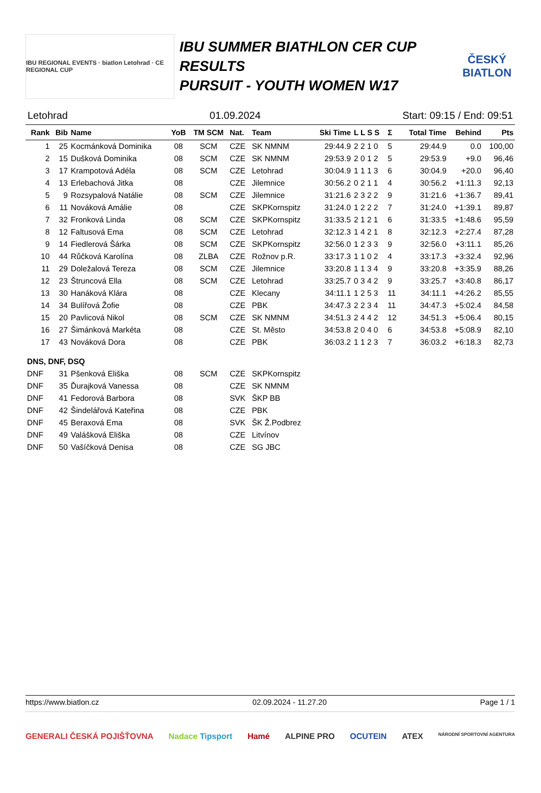IBU REGIONAL EVENTS · biatlon Letohrad · CE REGIONAL CUP
IBU SUMMER BIATHLON CER CUP
RESULTS
PURSUIT - YOUTH WOMEN W17
ČESKÝ BIATLON
Letohrad 01.09.2024 Start: 09:15 / End: 09:51
| Rank | Bib | Name | YoB | TM SCM | Nat. | Team | Ski Time | L L S S | Σ | Total Time | Behind | Pts |
| --- | --- | --- | --- | --- | --- | --- | --- | --- | --- | --- | --- | --- |
| 1 | 25 | Kocmánková Dominika | 08 | SCM | CZE | SK NMNM | 29:44.9 | 2 2 1 0 | 5 | 29:44.9 | 0.0 | 100,00 |
| 2 | 15 | Dušková Dominika | 08 | SCM | CZE | SK NMNM | 29:53.9 | 2 0 1 2 | 5 | 29:53.9 | +9.0 | 96,46 |
| 3 | 17 | Krampotová Adéla | 08 | SCM | CZE | Letohrad | 30:04.9 | 1 1 1 3 | 6 | 30:04.9 | +20.0 | 96,40 |
| 4 | 13 | Erlebachová Jitka | 08 | | CZE | Jilemnice | 30:56.2 | 0 2 1 1 | 4 | 30:56.2 | +1:11.3 | 92,13 |
| 5 | 9 | Rozsypalová Natálie | 08 | SCM | CZE | Jilemnice | 31:21.6 | 2 3 2 2 | 9 | 31:21.6 | +1:36.7 | 89,41 |
| 6 | 11 | Nováková Amálie | 08 | | CZE | SKPKornspitz | 31:24.0 | 1 2 2 2 | 7 | 31:24.0 | +1:39.1 | 89,87 |
| 7 | 32 | Fronková Linda | 08 | SCM | CZE | SKPKornspitz | 31:33.5 | 2 1 2 1 | 6 | 31:33.5 | +1:48.6 | 95,59 |
| 8 | 12 | Faltusová Ema | 08 | SCM | CZE | Letohrad | 32:12.3 | 1 4 2 1 | 8 | 32:12.3 | +2:27.4 | 87,28 |
| 9 | 14 | Fiedlerová Šárka | 08 | SCM | CZE | SKPKornspitz | 32:56.0 | 1 2 3 3 | 9 | 32:56.0 | +3:11.1 | 85,26 |
| 10 | 44 | Růčková Karolína | 08 | ZLBA | CZE | Rožnov p.R. | 33:17.3 | 1 1 0 2 | 4 | 33:17.3 | +3:32.4 | 92,96 |
| 11 | 29 | Doležalová Tereza | 08 | SCM | CZE | Jilemnice | 33:20.8 | 1 1 3 4 | 9 | 33:20.8 | +3:35.9 | 88,26 |
| 12 | 23 | Štruncová Ella | 08 | SCM | CZE | Letohrad | 33:25.7 | 0 3 4 2 | 9 | 33:25.7 | +3:40.8 | 86,17 |
| 13 | 30 | Hanáková Klára | 08 | | CZE | Klecany | 34:11.1 | 1 2 5 3 | 11 | 34:11.1 | +4:26.2 | 85,55 |
| 14 | 34 | Bulířová Žofie | 08 | | CZE | PBK | 34:47.3 | 2 2 3 4 | 11 | 34:47.3 | +5:02.4 | 84,58 |
| 15 | 20 | Pavlicová Nikol | 08 | SCM | CZE | SK NMNM | 34:51.3 | 2 4 4 2 | 12 | 34:51.3 | +5:06.4 | 80,15 |
| 16 | 27 | Šimánková Markéta | 08 | | CZE | St. Město | 34:53.8 | 2 0 4 0 | 6 | 34:53.8 | +5:08.9 | 82,10 |
| 17 | 43 | Nováková Dora | 08 | | CZE | PBK | 36:03.2 | 1 1 2 3 | 7 | 36:03.2 | +6:18.3 | 82,73 |
| DNS, DNF, DSQ | | | | | | | | | | | | |
| DNF | 31 | Pšenková Eliška | 08 | SCM | CZE | SKPKornspitz | | | | | | |
| DNF | 35 | Ďurajková Vanessa | 08 | | CZE | SK NMNM | | | | | | |
| DNF | 41 | Fedorová Barbora | 08 | | SVK | ŠKP BB | | | | | | |
| DNF | 42 | Šindelářová Kateřina | 08 | | CZE | PBK | | | | | | |
| DNF | 45 | Beraxová Ema | 08 | | SVK | ŠK Ž.Podbrez | | | | | | |
| DNF | 49 | Valášková Eliška | 08 | | CZE | Litvínov | | | | | | |
| DNF | 50 | Vašíčková Denisa | 08 | | CZE | SG JBC | | | | | | |
https://www.biatlon.cz 02.09.2024 - 11.27.20 Page 1 / 1
GENERALI ČESKÁ POJIŠŤOVNA Nadace Tipsport Hamé ALPINE PRO OCUTEIN ATEX NÁRODNÍ SPORTOVNÍ AGENTURA